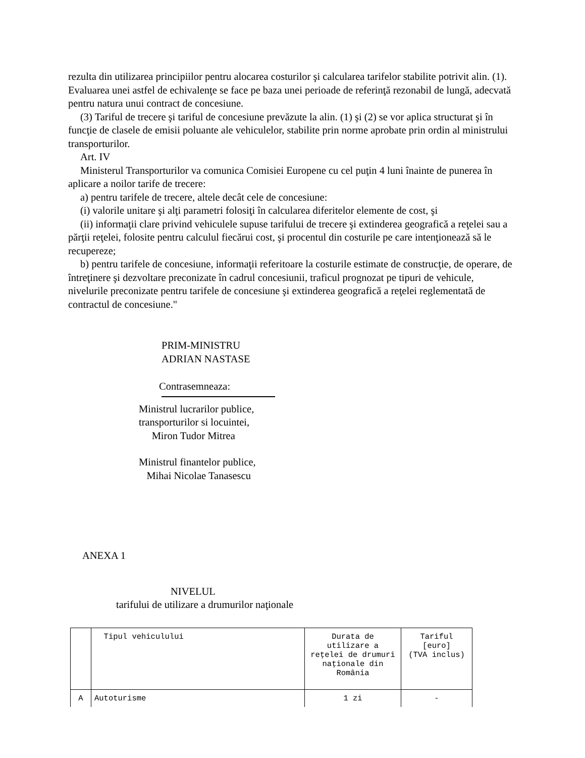rezulta din utilizarea principiilor pentru alocarea costurilor şi calcularea tarifelor stabilite potrivit alin. (1). Evaluarea unei astfel de echivalenţe se face pe baza unei perioade de referinţă rezonabil de lungă, adecvată pentru natura unui contract de concesiune.
(3) Tariful de trecere şi tariful de concesiune prevăzute la alin. (1) şi (2) se vor aplica structurat şi în funcţie de clasele de emisii poluante ale vehiculelor, stabilite prin norme aprobate prin ordin al ministrului transporturilor.
Art. IV
Ministerul Transporturilor va comunica Comisiei Europene cu cel puţin 4 luni înainte de punerea în aplicare a noilor tarife de trecere:
a) pentru tarifele de trecere, altele decât cele de concesiune:
(i) valorile unitare şi alţi parametri folosiţi în calcularea diferitelor elemente de cost, şi
(ii) informaţii clare privind vehiculele supuse tarifului de trecere şi extinderea geografică a reţelei sau a părţii reţelei, folosite pentru calculul fiecărui cost, şi procentul din costurile pe care intenţionează să le recupereze;
b) pentru tarifele de concesiune, informaţii referitoare la costurile estimate de construcţie, de operare, de întreţinere şi dezvoltare preconizate în cadrul concesiunii, traficul prognozat pe tipuri de vehicule, nivelurile preconizate pentru tarifele de concesiune şi extinderea geografică a reţelei reglementată de contractul de concesiune."
PRIM-MINISTRU
ADRIAN NASTASE
Contrasemneaza:
Ministrul lucrarilor publice,
transporturilor si locuintei,
Miron Tudor Mitrea
Ministrul finantelor publice,
Mihai Nicolae Tanasescu
ANEXA 1
NIVELUL
tarifului de utilizare a drumurilor naţionale
| | Tipul vehiculului | Durata de utilizare a reţelei de drumuri naţionale din România | Tariful [euro] (TVA inclus) |
| A | Autoturisme | 1 zi | - |